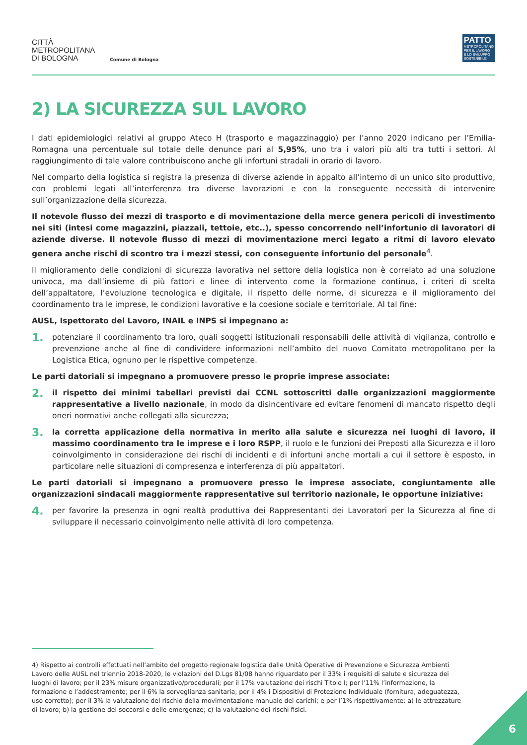CITTÀ
METROPOLITANA
DI BOLOGNA
Comune di Bologna
PATTO
METROPOLITANO
PER IL LAVORO
E LO SVILUPPO
SOSTENIBILE
2) LA SICUREZZA SUL LAVORO
I dati epidemiologici relativi al gruppo Ateco H (trasporto e magazzinaggio) per l’anno 2020 indicano per l’Emilia-Romagna una percentuale sul totale delle denunce pari al 5,95%, uno tra i valori più alti tra tutti i settori. Al raggiungimento di tale valore contribuiscono anche gli infortuni stradali in orario di lavoro.
Nel comparto della logistica si registra la presenza di diverse aziende in appalto all’interno di un unico sito produttivo, con problemi legati all’interferenza tra diverse lavorazioni e con la conseguente necessità di intervenire sull’organizzazione della sicurezza.
Il notevole flusso dei mezzi di trasporto e di movimentazione della merce genera pericoli di investimento nei siti (intesi come magazzini, piazzali, tettoie, etc..), spesso concorrendo nell’infortunio di lavoratori di aziende diverse. Il notevole flusso di mezzi di movimentazione merci legato a ritmi di lavoro elevato genera anche rischi di scontro tra i mezzi stessi, con conseguente infortunio del personale<sup>4</sup>.
Il miglioramento delle condizioni di sicurezza lavorativa nel settore della logistica non è correlato ad una soluzione univoca, ma dall’insieme di più fattori e linee di intervento come la formazione continua, i criteri di scelta dell’appaltatore, l’evoluzione tecnologica e digitale, il rispetto delle norme, di sicurezza e il miglioramento del coordinamento tra le imprese, le condizioni lavorative e la coesione sociale e territoriale. Al tal fine:
AUSL, Ispettorato del Lavoro, INAIL e INPS si impegnano a:
1.
potenziare il coordinamento tra loro, quali soggetti istituzionali responsabili delle attività di vigilanza, controllo e prevenzione anche al fine di condividere informazioni nell’ambito del nuovo Comitato metropolitano per la Logistica Etica, ognuno per le rispettive competenze.
Le parti datoriali si impegnano a promuovere presso le proprie imprese associate:
2.
il rispetto dei minimi tabellari previsti dai CCNL sottoscritti dalle organizzazioni maggiormente rappresentative a livello nazionale, in modo da disincentivare ed evitare fenomeni di mancato rispetto degli oneri normativi anche collegati alla sicurezza;
3.
la corretta applicazione della normativa in merito alla salute e sicurezza nei luoghi di lavoro, il massimo coordinamento tra le imprese e i loro RSPP, il ruolo e le funzioni dei Preposti alla Sicurezza e il loro coinvolgimento in considerazione dei rischi di incidenti e di infortuni anche mortali a cui il settore è esposto, in particolare nelle situazioni di compresenza e interferenza di più appaltatori.
Le parti datoriali si impegnano a promuovere presso le imprese associate, congiuntamente alle organizzazioni sindacali maggiormente rappresentative sul territorio nazionale, le opportune iniziative:
4.
per favorire la presenza in ogni realtà produttiva dei Rappresentanti dei Lavoratori per la Sicurezza al fine di sviluppare il necessario coinvolgimento nelle attività di loro competenza.
4) Rispetto ai controlli effettuati nell’ambito del progetto regionale logistica dalle Unità Operative di Prevenzione e Sicurezza Ambienti Lavoro delle AUSL nel triennio 2018-2020, le violazioni del D.Lgs 81/08 hanno riguardato per il 33% i requisiti di salute e sicurezza dei luoghi di lavoro; per il 23% misure organizzativo/procedurali; per il 17% valutazione dei rischi Titolo I; per l’11% l’informazione, la formazione e l’addestramento; per il 6% la sorveglianza sanitaria; per il 4% i Dispositivi di Protezione Individuale (fornitura, adeguatezza, uso corretto); per il 3% la valutazione del rischio della movimentazione manuale dei carichi; e per l’1% rispettivamente: a) le attrezzature di lavoro; b) la gestione dei soccorsi e delle emergenze; c) la valutazione dei rischi fisici.
6